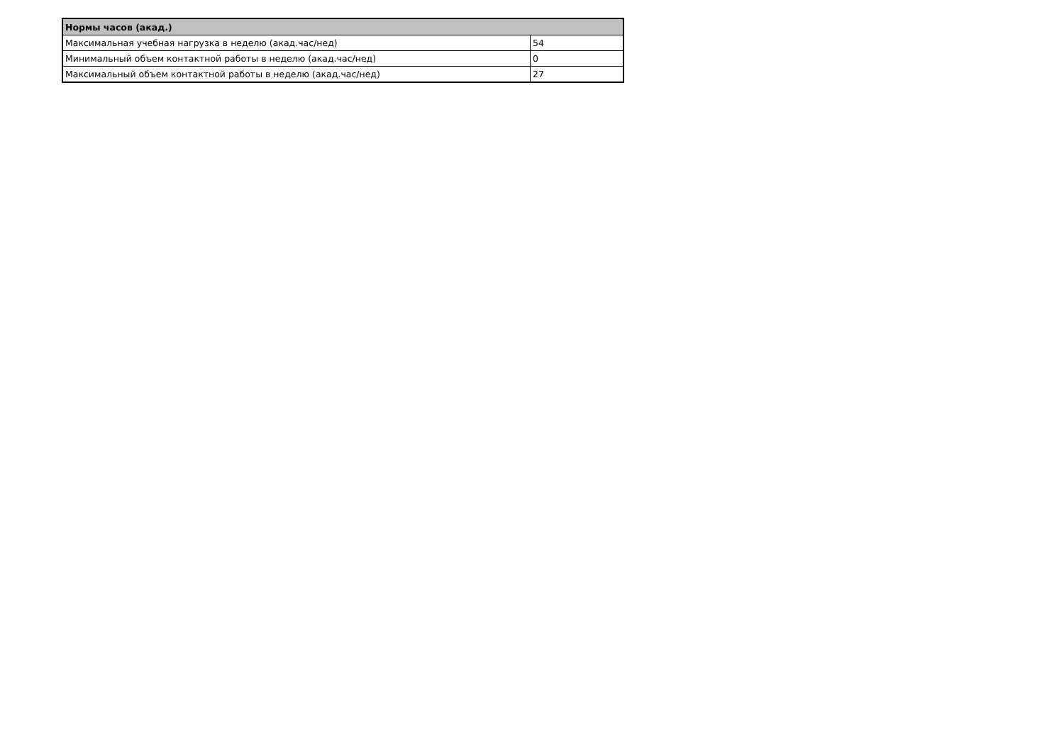| Нормы часов (акад.) | |
| --- | --- |
| Максимальная учебная нагрузка в неделю (акад.час/нед) | 54 |
| Минимальный объем контактной работы в неделю (акад.час/нед) | 0 |
| Максимальный объем контактной работы в неделю (акад.час/нед) | 27 |